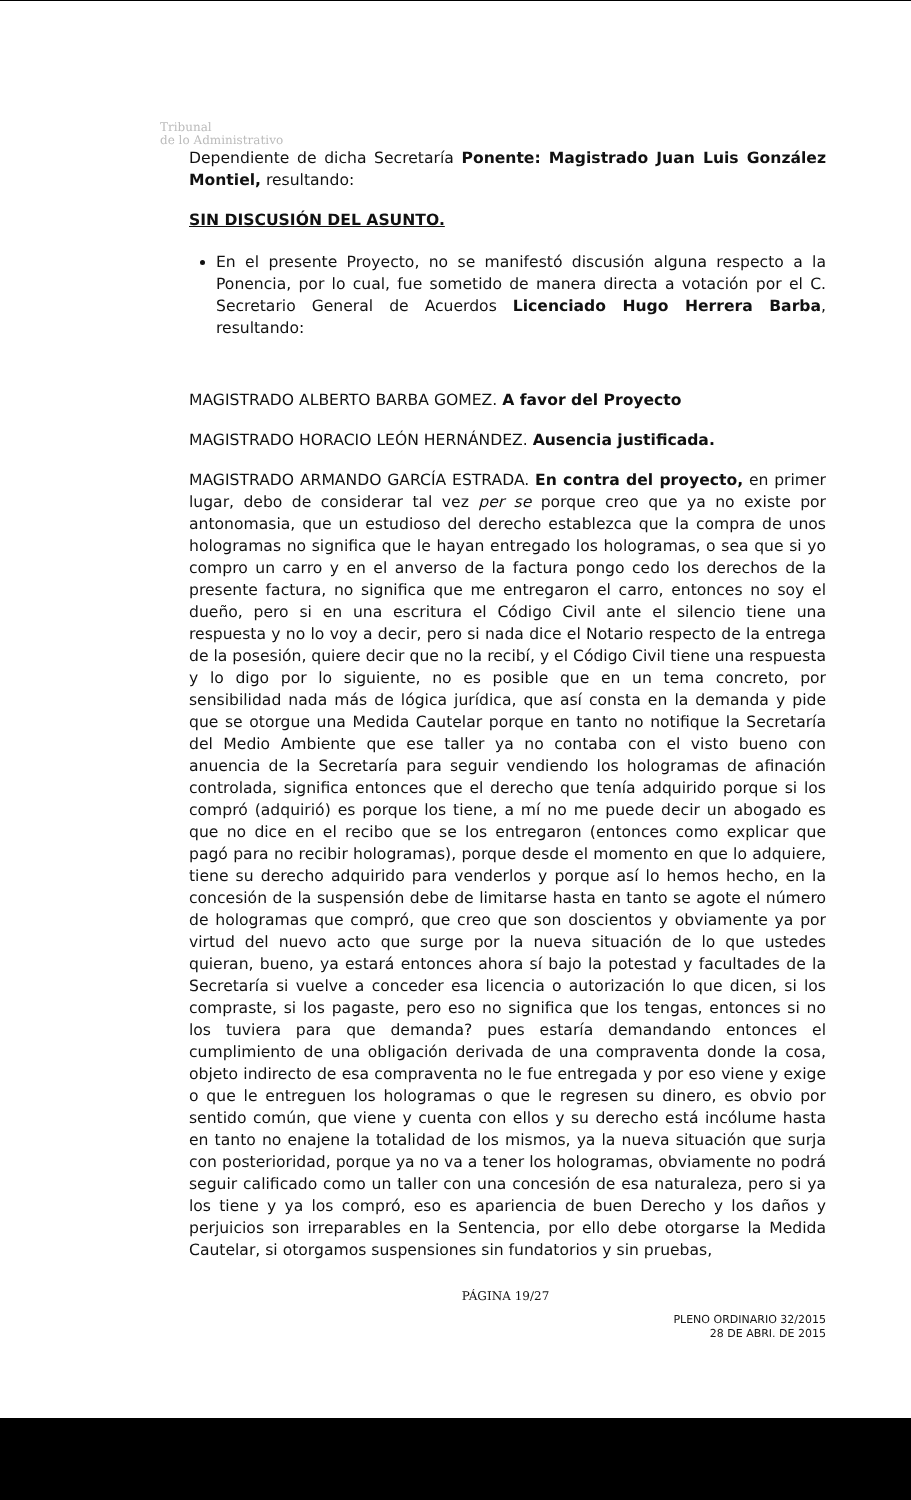Tribunal
de lo Administrativo
Dependiente de dicha Secretaría Ponente: Magistrado Juan Luis González Montiel, resultando:
SIN DISCUSIÓN DEL ASUNTO.
En el presente Proyecto, no se manifestó discusión alguna respecto a la Ponencia, por lo cual, fue sometido de manera directa a votación por el C. Secretario General de Acuerdos Licenciado Hugo Herrera Barba, resultando:
MAGISTRADO ALBERTO BARBA GOMEZ. A favor del Proyecto
MAGISTRADO HORACIO LEÓN HERNÁNDEZ. Ausencia justificada.
MAGISTRADO ARMANDO GARCÍA ESTRADA. En contra del proyecto, en primer lugar, debo de considerar tal vez per se porque creo que ya no existe por antonomasia, que un estudioso del derecho establezca que la compra de unos hologramas no significa que le hayan entregado los hologramas, o sea que si yo compro un carro y en el anverso de la factura pongo cedo los derechos de la presente factura, no significa que me entregaron el carro, entonces no soy el dueño, pero si en una escritura el Código Civil ante el silencio tiene una respuesta y no lo voy a decir, pero si nada dice el Notario respecto de la entrega de la posesión, quiere decir que no la recibí, y el Código Civil tiene una respuesta y lo digo por lo siguiente, no es posible que en un tema concreto, por sensibilidad nada más de lógica jurídica, que así consta en la demanda y pide que se otorgue una Medida Cautelar porque en tanto no notifique la Secretaría del Medio Ambiente que ese taller ya no contaba con el visto bueno con anuencia de la Secretaría para seguir vendiendo los hologramas de afinación controlada, significa entonces que el derecho que tenía adquirido porque si los compró (adquirió) es porque los tiene, a mí no me puede decir un abogado es que no dice en el recibo que se los entregaron (entonces como explicar que pagó para no recibir hologramas), porque desde el momento en que lo adquiere, tiene su derecho adquirido para venderlos y porque así lo hemos hecho, en la concesión de la suspensión debe de limitarse hasta en tanto se agote el número de hologramas que compró, que creo que son doscientos y obviamente ya por virtud del nuevo acto que surge por la nueva situación de lo que ustedes quieran, bueno, ya estará entonces ahora sí bajo la potestad y facultades de la Secretaría si vuelve a conceder esa licencia o autorización lo que dicen, si los compraste, si los pagaste, pero eso no significa que los tengas, entonces si no los tuviera para que demanda? pues estaría demandando entonces el cumplimiento de una obligación derivada de una compraventa donde la cosa, objeto indirecto de esa compraventa no le fue entregada y por eso viene y exige o que le entreguen los hologramas o que le regresen su dinero, es obvio por sentido común, que viene y cuenta con ellos y su derecho está incólume hasta en tanto no enajene la totalidad de los mismos, ya la nueva situación que surja con posterioridad, porque ya no va a tener los hologramas, obviamente no podrá seguir calificado como un taller con una concesión de esa naturaleza, pero si ya los tiene y ya los compró, eso es apariencia de buen Derecho y los daños y perjuicios son irreparables en la Sentencia, por ello debe otorgarse la Medida Cautelar, si otorgamos suspensiones sin fundatorios y sin pruebas,
PÁGINA 19/27
PLENO ORDINARIO 32/2015
28 DE ABRI. DE 2015